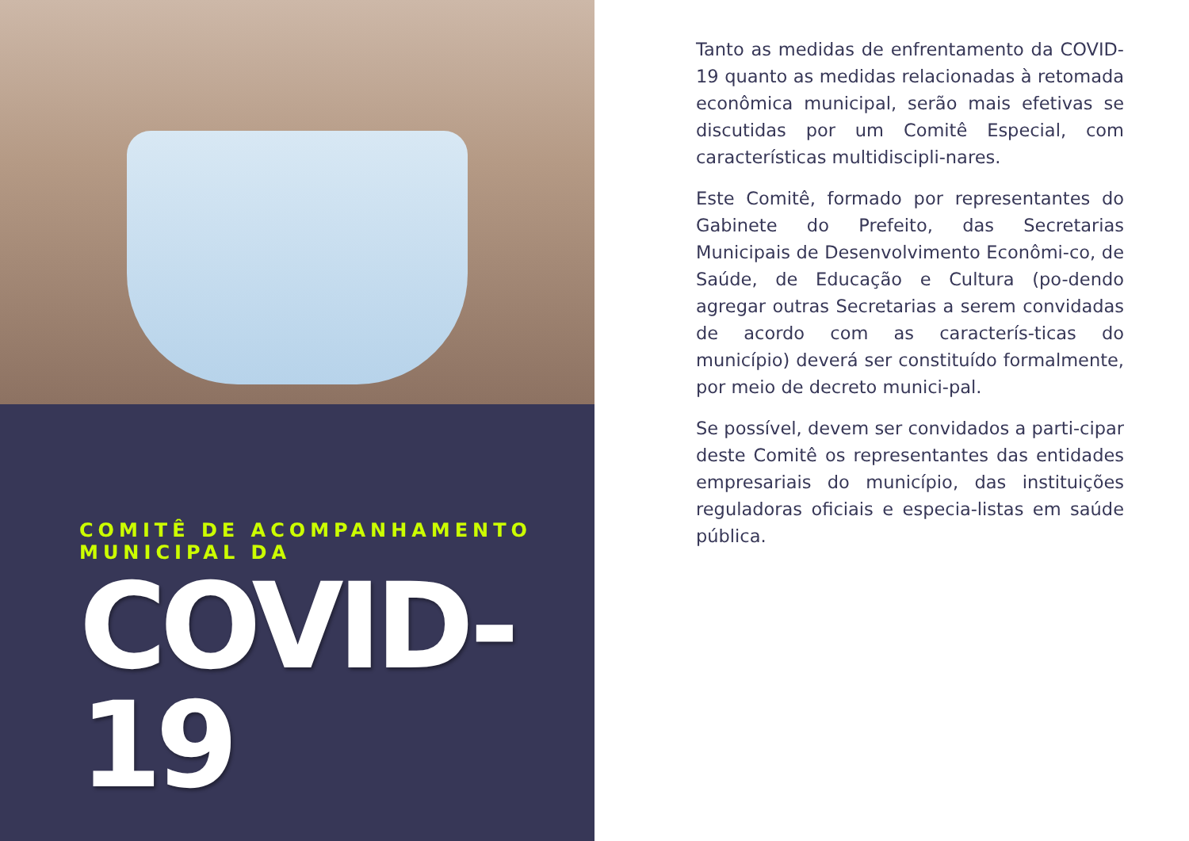COMITÊ DE ACOMPANHAMENTO MUNICIPAL DA
COVID-19
Tanto as medidas de enfrentamento da COVID-19 quanto as medidas relacionadas à retomada econômica municipal, serão mais efetivas se discutidas por um Comitê Especial, com características multidiscipli-nares.
Este Comitê, formado por representantes do Gabinete do Prefeito, das Secretarias Municipais de Desenvolvimento Econômi-co, de Saúde, de Educação e Cultura (po-dendo agregar outras Secretarias a serem convidadas de acordo com as caracterís-ticas do município) deverá ser constituído formalmente, por meio de decreto munici-pal.
Se possível, devem ser convidados a parti-cipar deste Comitê os representantes das entidades empresariais do município, das instituições reguladoras oficiais e especia-listas em saúde pública.